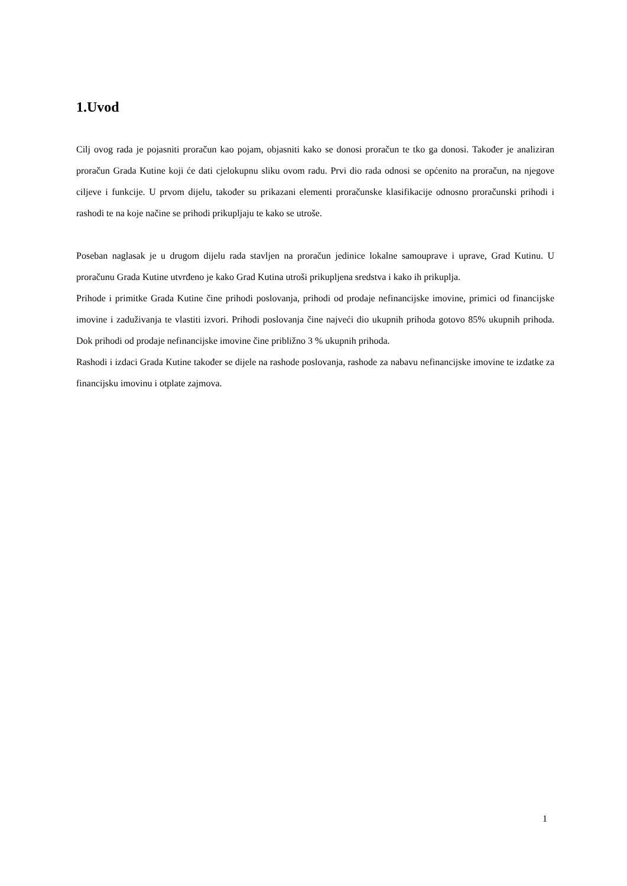1.Uvod
Cilj ovog rada je pojasniti proračun kao pojam, objasniti kako se donosi proračun te tko ga donosi. Također je analiziran proračun Grada Kutine koji će dati cjelokupnu sliku ovom radu. Prvi dio rada odnosi se općenito na proračun, na njegove ciljeve i funkcije. U prvom dijelu, također su prikazani elementi proračunske klasifikacije odnosno proračunski prihodi i rashodi te na koje načine se prihodi prikupljaju te kako se utroše.
Poseban naglasak je u drugom dijelu rada stavljen na proračun jedinice lokalne samouprave i uprave, Grad Kutinu. U proračunu Grada Kutine utvrđeno je kako Grad Kutina utroši prikupljena sredstva i kako ih prikuplja.
Prihode i primitke Grada Kutine čine prihodi poslovanja, prihodi od prodaje nefinancijske imovine, primici od financijske imovine i zaduživanja te vlastiti izvori. Prihodi poslovanja čine najveći dio ukupnih prihoda gotovo 85% ukupnih prihoda. Dok prihodi od prodaje nefinancijske imovine čine približno 3 % ukupnih prihoda.
Rashodi i izdaci Grada Kutine također se dijele na rashode poslovanja, rashode za nabavu nefinancijske imovine te izdatke za financijsku imovinu i otplate zajmova.
1